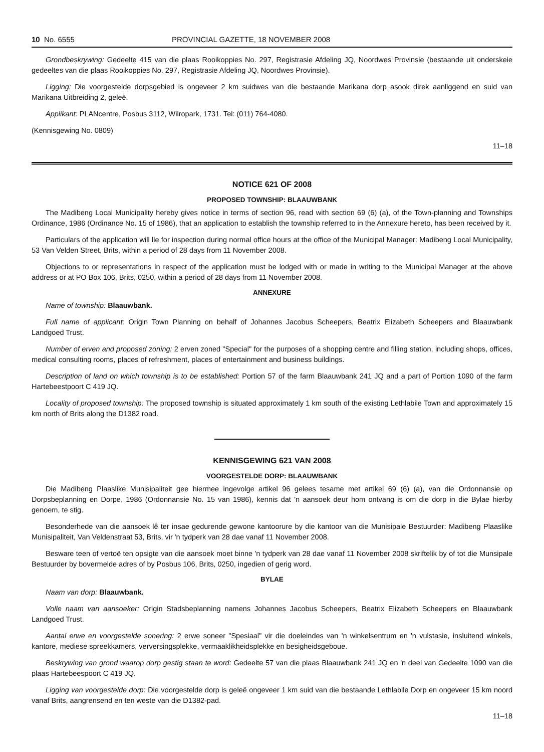10 No. 6555 PROVINCIAL GAZETTE, 18 NOVEMBER 2008
Grondbeskrywing: Gedeelte 415 van die plaas Rooikoppies No. 297, Registrasie Afdeling JQ, Noordwes Provinsie (bestaande uit onderskeie gedeeltes van die plaas Rooikoppies No. 297, Registrasie Afdeling JQ, Noordwes Provinsie).
Ligging: Die voorgestelde dorpsgebied is ongeveer 2 km suidwes van die bestaande Marikana dorp asook direk aanliggend en suid van Marikana Uitbreiding 2, geleë.
Applikant: PLANcentre, Posbus 3112, Wilropark, 1731. Tel: (011) 764-4080.
(Kennisgewing No. 0809)
11–18
NOTICE 621 OF 2008
PROPOSED TOWNSHIP: BLAAUWBANK
The Madibeng Local Municipality hereby gives notice in terms of section 96, read with section 69 (6) (a), of the Town-planning and Townships Ordinance, 1986 (Ordinance No. 15 of 1986), that an application to establish the township referred to in the Annexure hereto, has been received by it.
Particulars of the application will lie for inspection during normal office hours at the office of the Municipal Manager: Madibeng Local Municipality, 53 Van Velden Street, Brits, within a period of 28 days from 11 November 2008.
Objections to or representations in respect of the application must be lodged with or made in writing to the Municipal Manager at the above address or at PO Box 106, Brits, 0250, within a period of 28 days from 11 November 2008.
ANNEXURE
Name of township: Blaauwbank.
Full name of applicant: Origin Town Planning on behalf of Johannes Jacobus Scheepers, Beatrix Elizabeth Scheepers and Blaauwbank Landgoed Trust.
Number of erven and proposed zoning: 2 erven zoned "Special" for the purposes of a shopping centre and filling station, including shops, offices, medical consulting rooms, places of refreshment, places of entertainment and business buildings.
Description of land on which township is to be established: Portion 57 of the farm Blaauwbank 241 JQ and a part of Portion 1090 of the farm Hartebeestpoort C 419 JQ.
Locality of proposed township: The proposed township is situated approximately 1 km south of the existing Lethlabile Town and approximately 15 km north of Brits along the D1382 road.
KENNISGEWING 621 VAN 2008
VOORGESTELDE DORP: BLAAUWBANK
Die Madibeng Plaaslike Munisipaliteit gee hiermee ingevolge artikel 96 gelees tesame met artikel 69 (6) (a), van die Ordonnansie op Dorpsbeplanning en Dorpe, 1986 (Ordonnansie No. 15 van 1986), kennis dat 'n aansoek deur hom ontvang is om die dorp in die Bylae hierby genoem, te stig.
Besonderhede van die aansoek lê ter insae gedurende gewone kantoorure by die kantoor van die Munisipale Bestuurder: Madibeng Plaaslike Munisipaliteit, Van Veldenstraat 53, Brits, vir 'n tydperk van 28 dae vanaf 11 November 2008.
Besware teen of vertoë ten opsigte van die aansoek moet binne 'n tydperk van 28 dae vanaf 11 November 2008 skriftelik by of tot die Munsipale Bestuurder by bovermelde adres of by Posbus 106, Brits, 0250, ingedien of gerig word.
BYLAE
Naam van dorp: Blaauwbank.
Volle naam van aansoeker: Origin Stadsbeplanning namens Johannes Jacobus Scheepers, Beatrix Elizabeth Scheepers en Blaauwbank Landgoed Trust.
Aantal erwe en voorgestelde sonering: 2 erwe soneer "Spesiaal" vir die doeleindes van 'n winkelsentrum en 'n vulstasie, insluitend winkels, kantore, mediese spreekkamers, verversingsplekke, vermaaklikheidsplekke en besigheidsgeboue.
Beskrywing van grond waarop dorp gestig staan te word: Gedeelte 57 van die plaas Blaauwbank 241 JQ en 'n deel van Gedeelte 1090 van die plaas Hartebeespoort C 419 JQ.
Ligging van voorgestelde dorp: Die voorgestelde dorp is geleë ongeveer 1 km suid van die bestaande Lethlabile Dorp en ongeveer 15 km noord vanaf Brits, aangrensend en ten weste van die D1382-pad.
11–18